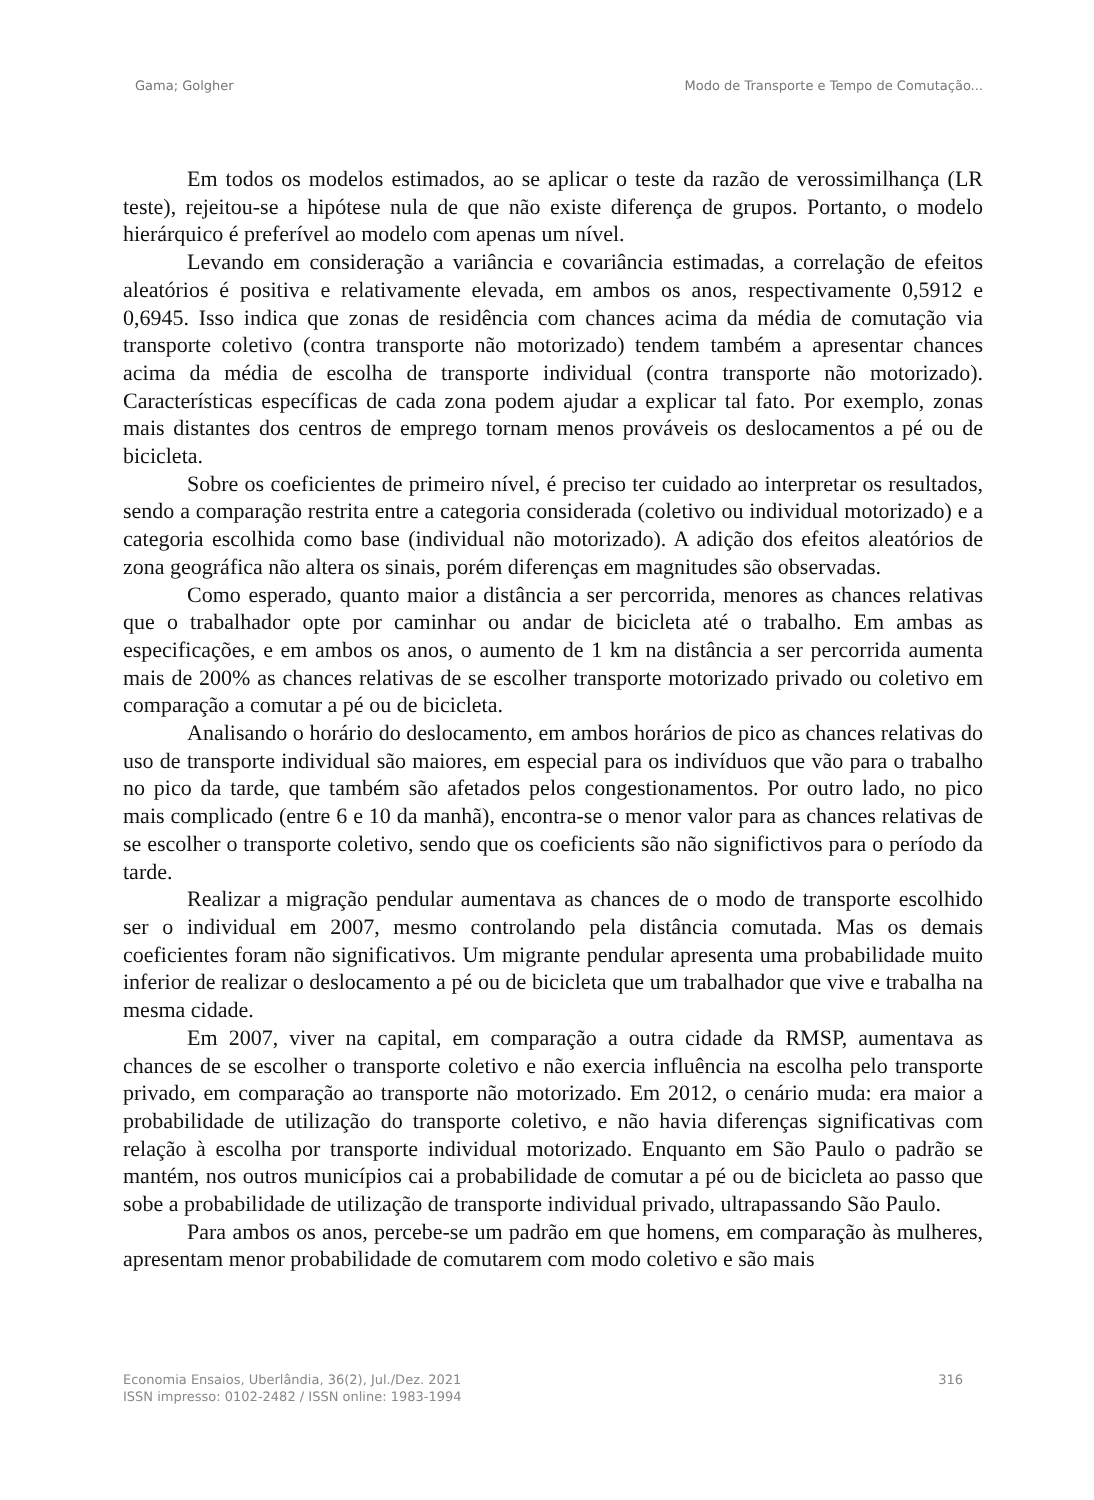Gama; Golgher Modo de Transporte e Tempo de Comutação...
Em todos os modelos estimados, ao se aplicar o teste da razão de verossimilhança (LR teste), rejeitou-se a hipótese nula de que não existe diferença de grupos. Portanto, o modelo hierárquico é preferível ao modelo com apenas um nível.
Levando em consideração a variância e covariância estimadas, a correlação de efeitos aleatórios é positiva e relativamente elevada, em ambos os anos, respectivamente 0,5912 e 0,6945. Isso indica que zonas de residência com chances acima da média de comutação via transporte coletivo (contra transporte não motorizado) tendem também a apresentar chances acima da média de escolha de transporte individual (contra transporte não motorizado). Características específicas de cada zona podem ajudar a explicar tal fato. Por exemplo, zonas mais distantes dos centros de emprego tornam menos prováveis os deslocamentos a pé ou de bicicleta.
Sobre os coeficientes de primeiro nível, é preciso ter cuidado ao interpretar os resultados, sendo a comparação restrita entre a categoria considerada (coletivo ou individual motorizado) e a categoria escolhida como base (individual não motorizado). A adição dos efeitos aleatórios de zona geográfica não altera os sinais, porém diferenças em magnitudes são observadas.
Como esperado, quanto maior a distância a ser percorrida, menores as chances relativas que o trabalhador opte por caminhar ou andar de bicicleta até o trabalho. Em ambas as especificações, e em ambos os anos, o aumento de 1 km na distância a ser percorrida aumenta mais de 200% as chances relativas de se escolher transporte motorizado privado ou coletivo em comparação a comutar a pé ou de bicicleta.
Analisando o horário do deslocamento, em ambos horários de pico as chances relativas do uso de transporte individual são maiores, em especial para os indivíduos que vão para o trabalho no pico da tarde, que também são afetados pelos congestionamentos. Por outro lado, no pico mais complicado (entre 6 e 10 da manhã), encontra-se o menor valor para as chances relativas de se escolher o transporte coletivo, sendo que os coeficients são não significtivos para o período da tarde.
Realizar a migração pendular aumentava as chances de o modo de transporte escolhido ser o individual em 2007, mesmo controlando pela distância comutada. Mas os demais coeficientes foram não significativos. Um migrante pendular apresenta uma probabilidade muito inferior de realizar o deslocamento a pé ou de bicicleta que um trabalhador que vive e trabalha na mesma cidade.
Em 2007, viver na capital, em comparação a outra cidade da RMSP, aumentava as chances de se escolher o transporte coletivo e não exercia influência na escolha pelo transporte privado, em comparação ao transporte não motorizado. Em 2012, o cenário muda: era maior a probabilidade de utilização do transporte coletivo, e não havia diferenças significativas com relação à escolha por transporte individual motorizado. Enquanto em São Paulo o padrão se mantém, nos outros municípios cai a probabilidade de comutar a pé ou de bicicleta ao passo que sobe a probabilidade de utilização de transporte individual privado, ultrapassando São Paulo.
Para ambos os anos, percebe-se um padrão em que homens, em comparação às mulheres, apresentam menor probabilidade de comutarem com modo coletivo e são mais
Economia Ensaios, Uberlândia, 36(2), Jul./Dez. 2021
ISSN impresso: 0102-2482 / ISSN online: 1983-1994 316